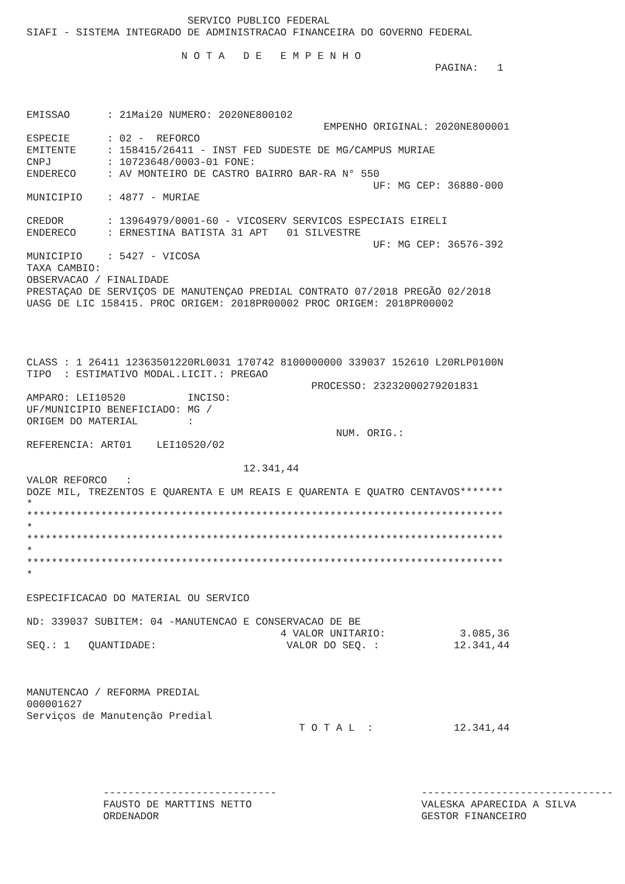SERVICO PUBLICO FEDERAL
SIAFI - SISTEMA INTEGRADO DE ADMINISTRACAO FINANCEIRA DO GOVERNO FEDERAL

                         N O T A   D E   E M P E N H O
                                                                  PAGINA:   1



EMISSAO      : 21Mai20 NUMERO: 2020NE800102
                                                EMPENHO ORIGINAL: 2020NE800001
ESPECIE      : 02 -  REFORCO
EMITENTE     : 158415/26411 - INST FED SUDESTE DE MG/CAMPUS MURIAE
CNPJ         : 10723648/0003-01 FONE:
ENDERECO     : AV MONTEIRO DE CASTRO BAIRRO BAR-RA N° 550
                                                        UF: MG CEP: 36880-000
MUNICIPIO    : 4877 - MURIAE

CREDOR       : 13964979/0001-60 - VICOSERV SERVICOS ESPECIAIS EIRELI
ENDERECO     : ERNESTINA BATISTA 31 APT   01 SILVESTRE
                                                        UF: MG CEP: 36576-392
MUNICIPIO    : 5427 - VICOSA
TAXA CAMBIO:
OBSERVACAO / FINALIDADE
PRESTAÇAO DE SERVIÇOS DE MANUTENÇAO PREDIAL CONTRATO 07/2018 PREGÃO 02/2018
UASG DE LIC 158415. PROC ORIGEM: 2018PR00002 PROC ORIGEM: 2018PR00002




CLASS : 1 26411 12363501220RL0031 170742 8100000000 339037 152610 L20RLP0100N
TIPO  : ESTIMATIVO MODAL.LICIT.: PREGAO
                                              PROCESSO: 23232000279201831
AMPARO: LEI10520          INCISO:
UF/MUNICIPIO BENEFICIADO: MG /
ORIGEM DO MATERIAL        :
                                                  NUM. ORIG.:
REFERENCIA: ART01    LEI10520/02

                                   12.341,44
VALOR REFORCO   :
DOZE MIL, TREZENTOS E QUARENTA E UM REAIS E QUARENTA E QUATRO CENTAVOS*******
*
*****************************************************************************
*
*****************************************************************************
*
*****************************************************************************
*

ESPECIFICACAO DO MATERIAL OU SERVICO

ND: 339037 SUBITEM: 04 -MANUTENCAO E CONSERVACAO DE BE
                                         4 VALOR UNITARIO:            3.085,36
SEQ.: 1   QUANTIDADE:                     VALOR DO SEQ. :            12.341,44



MANUTENCAO / REFORMA PREDIAL
000001627
Serviços de Manutenção Predial
                                            T O T A L  :             12.341,44
----------------------------
FAUSTO DE MARTTINS NETTO
ORDENADOR
-------------------------------
VALESKA APARECIDA A SILVA
GESTOR FINANCEIRO